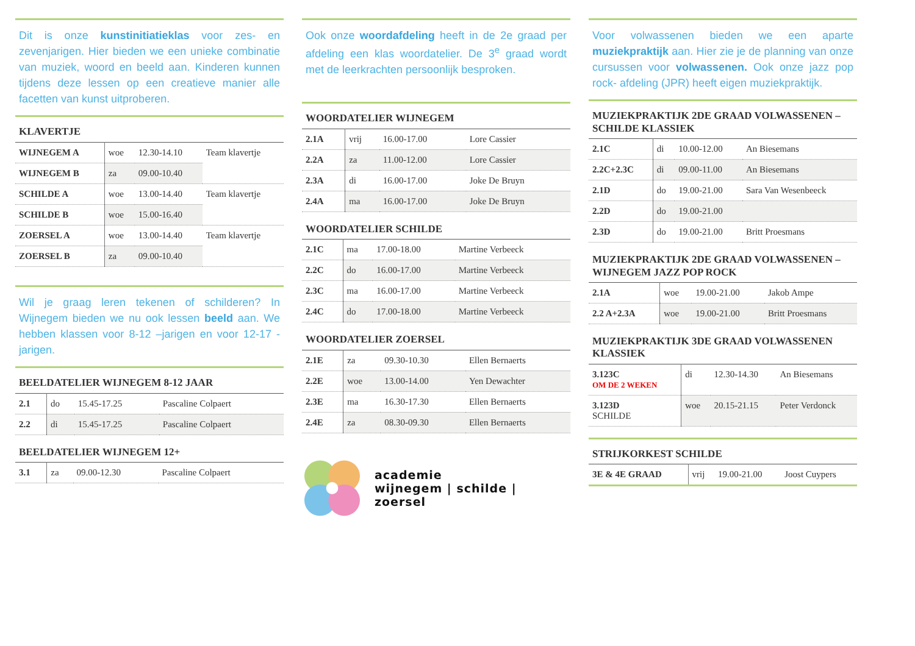Dit is onze kunstinitiatieklas voor zes- en zevenjarigen. Hier bieden we een unieke combinatie van muziek, woord en beeld aan. Kinderen kunnen tijdens deze lessen op een creatieve manier alle facetten van kunst uitproberen.
KLAVERTJE
| WIJNEGEM A | woe | 12.30-14.10 | Team klavertje |
| WIJNEGEM B | za | 09.00-10.40 | |
| SCHILDE A | woe | 13.00-14.40 | Team klavertje |
| SCHILDE B | woe | 15.00-16.40 | |
| ZOERSEL A | woe | 13.00-14.40 | Team klavertje |
| ZOERSEL B | za | 09.00-10.40 | |
Wil je graag leren tekenen of schilderen? In Wijnegem bieden we nu ook lessen beeld aan. We hebben klassen voor 8-12 –jarigen en voor 12-17 -jarigen.
BEELDATELIER WIJNEGEM 8-12 JAAR
| 2.1 | do | 15.45-17.25 | Pascaline Colpaert |
| 2.2 | di | 15.45-17.25 | Pascaline Colpaert |
BEELDATELIER WIJNEGEM 12+
| 3.1 | za | 09.00-12.30 | Pascaline Colpaert |
Ook onze woordafdeling heeft in de 2e graad per afdeling een klas woordatelier. De 3<sup>e</sup> graad wordt met de leerkrachten persoonlijk besproken.
WOORDATELIER WIJNEGEM
| 2.1A | vrij | 16.00-17.00 | Lore Cassier |
| 2.2A | za | 11.00-12.00 | Lore Cassier |
| 2.3A | di | 16.00-17.00 | Joke De Bruyn |
| 2.4A | ma | 16.00-17.00 | Joke De Bruyn |
WOORDATELIER SCHILDE
| 2.1C | ma | 17.00-18.00 | Martine Verbeeck |
| 2.2C | do | 16.00-17.00 | Martine Verbeeck |
| 2.3C | ma | 16.00-17.00 | Martine Verbeeck |
| 2.4C | do | 17.00-18.00 | Martine Verbeeck |
WOORDATELIER ZOERSEL
| 2.1E | za | 09.30-10.30 | Ellen Bernaerts |
| 2.2E | woe | 13.00-14.00 | Yen Dewachter |
| 2.3E | ma | 16.30-17.30 | Ellen Bernaerts |
| 2.4E | za | 08.30-09.30 | Ellen Bernaerts |
academie
wijnegem | schilde | zoersel
Voor volwassenen bieden we een aparte muziekpraktijk aan. Hier zie je de planning van onze cursussen voor volwassenen. Ook onze jazz pop rock- afdeling (JPR) heeft eigen muziekpraktijk.
MUZIEKPRAKTIJK 2DE GRAAD VOLWASSENEN – SCHILDE KLASSIEK
| 2.1C | di | 10.00-12.00 | An Biesemans |
| 2.2C+2.3C | di | 09.00-11.00 | An Biesemans |
| 2.1D | do | 19.00-21.00 | Sara Van Wesenbeeck |
| 2.2D | do | 19.00-21.00 | |
| 2.3D | do | 19.00-21.00 | Britt Proesmans |
MUZIEKPRAKTIJK 2DE GRAAD VOLWASSENEN – WIJNEGEM JAZZ POP ROCK
| 2.1A | woe | 19.00-21.00 | Jakob Ampe |
| 2.2 A+2.3A | woe | 19.00-21.00 | Britt Proesmans |
MUZIEKPRAKTIJK 3DE GRAAD VOLWASSENEN KLASSIEK
| 3.123C OM DE 2 WEKEN | di | 12.30-14.30 | An Biesemans |
| 3.123D SCHILDE | woe | 20.15-21.15 | Peter Verdonck |
STRIJKORKEST SCHILDE
| 3E & 4E GRAAD | vrij | 19.00-21.00 | Joost Cuypers |